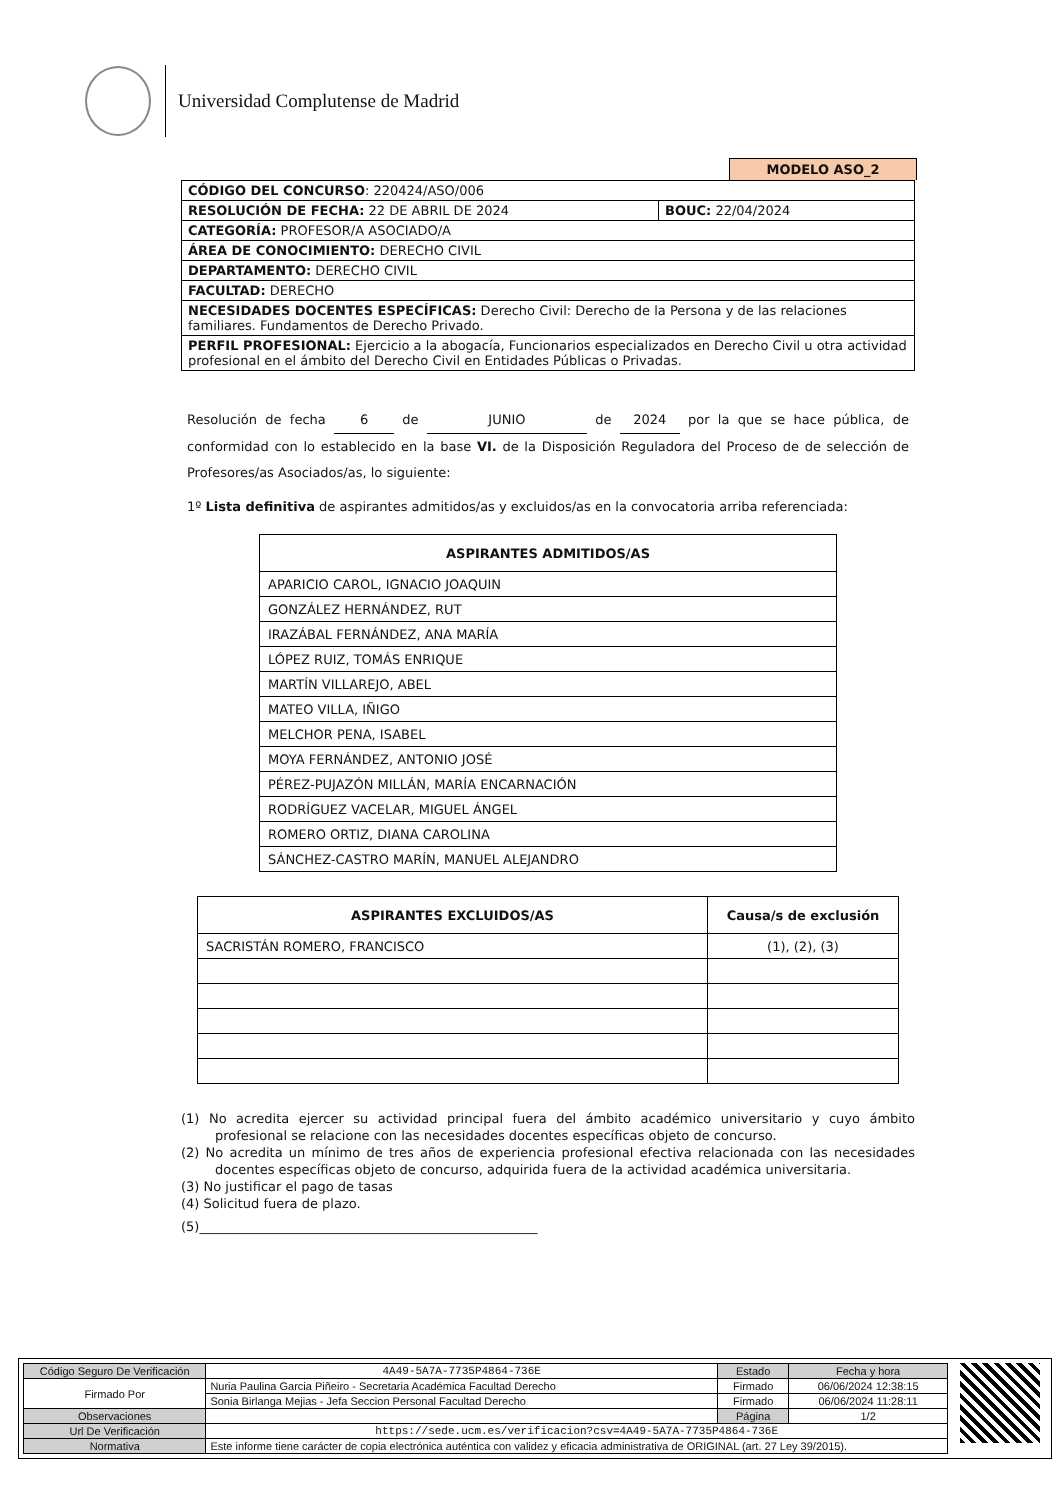Universidad Complutense de Madrid
MODELO ASO_2
| CÓDIGO DEL CONCURSO : 220424/ASO/006 | |
| RESOLUCIÓN DE FECHA: 22 DE ABRIL DE 2024 | BOUC: 22/04/2024 |
| CATEGORÍA: PROFESOR/A ASOCIADO/A | |
| ÁREA DE CONOCIMIENTO: DERECHO CIVIL | |
| DEPARTAMENTO: DERECHO CIVIL | |
| FACULTAD: DERECHO | |
| NECESIDADES DOCENTES ESPECÍFICAS: Derecho Civil: Derecho de la Persona y de las relaciones familiares. Fundamentos de Derecho Privado. | |
| PERFIL PROFESIONAL: Ejercicio a la abogacía, Funcionarios especializados en Derecho Civil u otra actividad profesional en el ámbito del Derecho Civil en Entidades Públicas o Privadas. | |
Resolución de fecha 6 de JUNIO de 2024 por la que se hace pública, de conformidad con lo establecido en la base VI. de la Disposición Reguladora del Proceso de de selección de Profesores/as Asociados/as, lo siguiente:
1º Lista definitiva de aspirantes admitidos/as y excluidos/as en la convocatoria arriba referenciada:
| ASPIRANTES ADMITIDOS/AS |
| --- |
| APARICIO CAROL, IGNACIO JOAQUIN |
| GONZÁLEZ HERNÁNDEZ, RUT |
| IRAZÁBAL FERNÁNDEZ, ANA MARÍA |
| LÓPEZ RUIZ, TOMÁS ENRIQUE |
| MARTÍN VILLAREJO, ABEL |
| MATEO VILLA, IÑIGO |
| MELCHOR PENA, ISABEL |
| MOYA FERNÁNDEZ, ANTONIO JOSÉ |
| PÉREZ-PUJAZÓN MILLÁN, MARÍA ENCARNACIÓN |
| RODRÍGUEZ VACELAR, MIGUEL ÁNGEL |
| ROMERO ORTIZ, DIANA CAROLINA |
| SÁNCHEZ-CASTRO MARÍN, MANUEL ALEJANDRO |
| ASPIRANTES EXCLUIDOS/AS | Causa/s de exclusión |
| --- | --- |
| SACRISTÁN ROMERO, FRANCISCO | (1), (2), (3) |
(1) No acredita ejercer su actividad principal fuera del ámbito académico universitario y cuyo ámbito profesional se relacione con las necesidades docentes específicas objeto de concurso.
(2) No acredita un mínimo de tres años de experiencia profesional efectiva relacionada con las necesidades docentes específicas objeto de concurso, adquirida fuera de la actividad académica universitaria.
(3) No justificar el pago de tasas
(4) Solicitud fuera de plazo.
(5)____________________________________________________
| Código Seguro De Verificación | 4A49-5A7A-7735P4864-736E | Estado | Fecha y hora |
| Firmado Por | Nuria Paulina Garcia Piñeiro - Secretaria Académica Facultad Derecho | Firmado | 06/06/2024 12:38:15 |
| | Sonia Birlanga Mejias - Jefa Seccion Personal Facultad Derecho | Firmado | 06/06/2024 11:28:11 |
| Observaciones | | Página | 1/2 |
| Url De Verificación | https://sede.ucm.es/verificacion?csv=4A49-5A7A-7735P4864-736E | | |
| Normativa | Este informe tiene carácter de copia electrónica auténtica con validez y eficacia administrativa de ORIGINAL (art. 27 Ley 39/2015). | | |